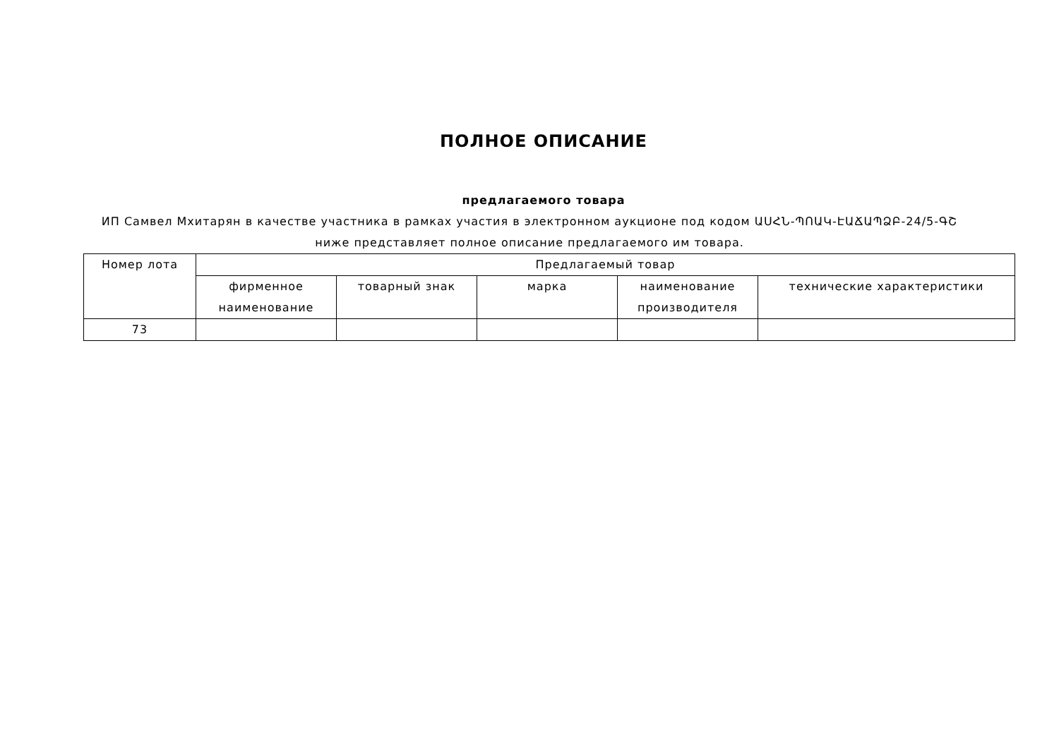ПОЛНОЕ ОПИСАНИЕ
предлагаемого товара
ИП Самвел Мхитарян в качестве участника в рамках участия в электронном аукционе под кодом ԱՍՀՆ-ՊՈԱԿ-ԷԱՃԱՊՁԲ-24/5-ԳՇ ниже представляет полное описание предлагаемого им товара.
| Номер лота | Предлагаемый товар | | | | |
| --- | --- | --- | --- | --- | --- |
| | фирменное наименование | товарный знак | марка | наименование производителя | технические характеристики |
| 73 | | | | | |